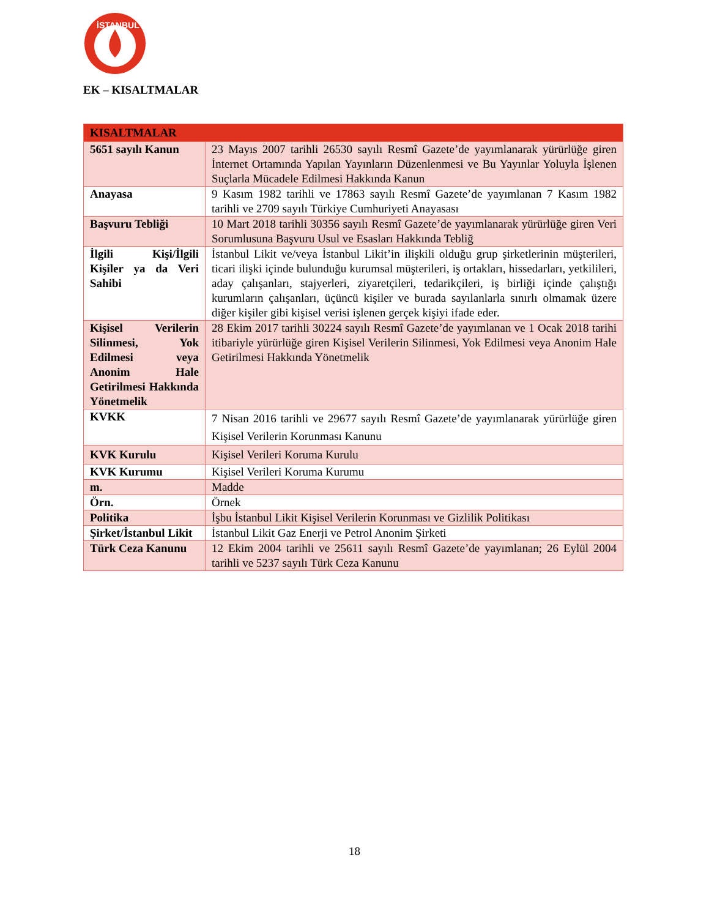İSTANBUL
EK – KISALTMALAR
| KISALTMALAR | |
| --- | --- |
| 5651 sayılı Kanun | 23 Mayıs 2007 tarihli 26530 sayılı Resmî Gazete’de yayımlanarak yürürlüğe giren İnternet Ortamında Yapılan Yayınların Düzenlenmesi ve Bu Yayınlar Yoluyla İşlenen Suçlarla Mücadele Edilmesi Hakkında Kanun |
| Anayasa | 9 Kasım 1982 tarihli ve 17863 sayılı Resmî Gazete’de yayımlanan 7 Kasım 1982 tarihli ve 2709 sayılı Türkiye Cumhuriyeti Anayasası |
| Başvuru Tebliği | 10 Mart 2018 tarihli 30356 sayılı Resmî Gazete’de yayımlanarak yürürlüğe giren Veri Sorumlusuna Başvuru Usul ve Esasları Hakkında Tebliğ |
| İlgili Kişi/İlgili Kişiler ya da Veri Sahibi | İstanbul Likit ve/veya İstanbul Likit’in ilişkili olduğu grup şirketlerinin müşterileri, ticari ilişki içinde bulunduğu kurumsal müşterileri, iş ortakları, hissedarları, yetkilileri, aday çalışanları, stajyerleri, ziyaretçileri, tedarikçileri, iş birliği içinde çalıştığı kurumların çalışanları, üçüncü kişiler ve burada sayılanlarla sınırlı olmamak üzere diğer kişiler gibi kişisel verisi işlenen gerçek kişiyi ifade eder. |
| Kişisel Verilerin Silinmesi, Yok Edilmesi veya Anonim Hale Getirilmesi Hakkında Yönetmelik | 28 Ekim 2017 tarihli 30224 sayılı Resmî Gazete’de yayımlanan ve 1 Ocak 2018 tarihi itibariyle yürürlüğe giren Kişisel Verilerin Silinmesi, Yok Edilmesi veya Anonim Hale Getirilmesi Hakkında Yönetmelik |
| KVKK | 7 Nisan 2016 tarihli ve 29677 sayılı Resmî Gazete’de yayımlanarak yürürlüğe giren Kişisel Verilerin Korunması Kanunu |
| KVK Kurulu | Kişisel Verileri Koruma Kurulu |
| KVK Kurumu | Kişisel Verileri Koruma Kurumu |
| m. | Madde |
| Örn. | Örnek |
| Politika | İşbu İstanbul Likit Kişisel Verilerin Korunması ve Gizlilik Politikası |
| Şirket/İstanbul Likit | İstanbul Likit Gaz Enerji ve Petrol Anonim Şirketi |
| Türk Ceza Kanunu | 12 Ekim 2004 tarihli ve 25611 sayılı Resmî Gazete’de yayımlanan; 26 Eylül 2004 tarihli ve 5237 sayılı Türk Ceza Kanunu |
18